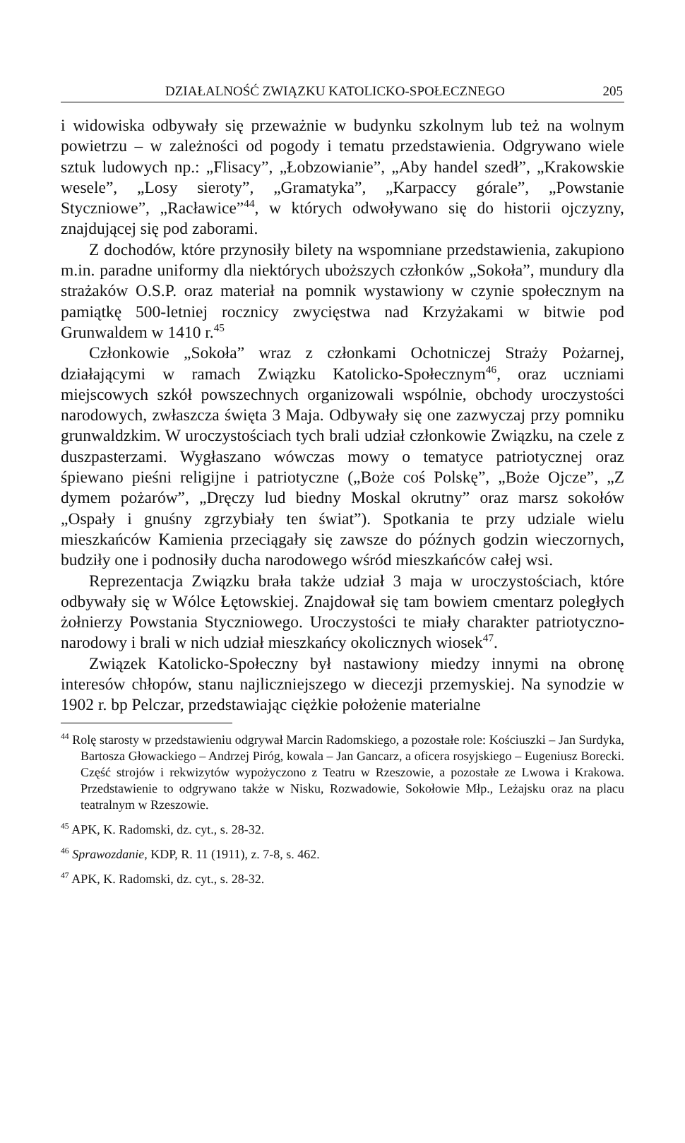DZIAŁALNOŚĆ ZWIĄZKU KATOLICKO-SPOŁECZNEGO 205
i widowiska odbywały się przeważnie w budynku szkolnym lub też na wolnym powietrzu – w zależności od pogody i tematu przedstawienia. Odgrywano wiele sztuk ludowych np.: „Flisacy”, „Łobzowianie”, „Aby handel szedł”, „Krakowskie wesele”, „Losy sieroty”, „Gramatyka”, „Karpaccy górale”, „Powstanie Styczniowe”, „Racławice”<sup>44</sup>, w których odwoływano się do historii ojczyzny, znajdującej się pod zaborami.
Z dochodów, które przynosiły bilety na wspomniane przedstawienia, zakupiono m.in. paradne uniformy dla niektórych uboższych członków „Sokoła”, mundury dla strażaków O.S.P. oraz materiał na pomnik wystawiony w czynie społecznym na pamiątkę 500-letniej rocznicy zwycięstwa nad Krzyżakami w bitwie pod Grunwaldem w 1410 r.<sup>45</sup>
Członkowie „Sokoła” wraz z członkami Ochotniczej Straży Pożarnej, działającymi w ramach Związku Katolicko-Społecznym<sup>46</sup>, oraz uczniami miejscowych szkół powszechnych organizowali wspólnie, obchody uroczystości narodowych, zwłaszcza święta 3 Maja. Odbywały się one zazwyczaj przy pomniku grunwaldzkim. W uroczystościach tych brali udział członkowie Związku, na czele z duszpasterzami. Wygłaszano wówczas mowy o tematyce patriotycznej oraz śpiewano pieśni religijne i patriotyczne („Boże coś Polskę”, „Boże Ojcze”, „Z dymem pożarów”, „Dręczy lud biedny Moskal okrutny” oraz marsz sokołów „Ospały i gnuśny zgrzybiały ten świat”). Spotkania te przy udziale wielu mieszkańców Kamienia przeciągały się zawsze do późnych godzin wieczornych, budziły one i podnosiły ducha narodowego wśród mieszkańców całej wsi.
Reprezentacja Związku brała także udział 3 maja w uroczystościach, które odbywały się w Wólce Łętowskiej. Znajdował się tam bowiem cmentarz poległych żołnierzy Powstania Styczniowego. Uroczystości te miały charakter patriotyczno-narodowy i brali w nich udział mieszkańcy okolicznych wiosek<sup>47</sup>.
Związek Katolicko-Społeczny był nastawiony miedzy innymi na obronę interesów chłopów, stanu najliczniejszego w diecezji przemyskiej. Na synodzie w 1902 r. bp Pelczar, przedstawiając ciężkie położenie materialne
<sup>44</sup> Rolę starosty w przedstawieniu odgrywał Marcin Radomskiego, a pozostałe role: Kościuszki – Jan Surdyka, Bartosza Głowackiego – Andrzej Piróg, kowala – Jan Gancarz, a oficera rosyjskiego – Eugeniusz Borecki. Część strojów i rekwizytów wypożyczono z Teatru w Rzeszowie, a pozostałe ze Lwowa i Krakowa. Przedstawienie to odgrywano także w Nisku, Rozwadowie, Sokołowie Młp., Leżajsku oraz na placu teatralnym w Rzeszowie.
<sup>45</sup> APK, K. Radomski, dz. cyt., s. 28-32.
<sup>46</sup> Sprawozdanie, KDP, R. 11 (1911), z. 7-8, s. 462.
<sup>47</sup> APK, K. Radomski, dz. cyt., s. 28-32.